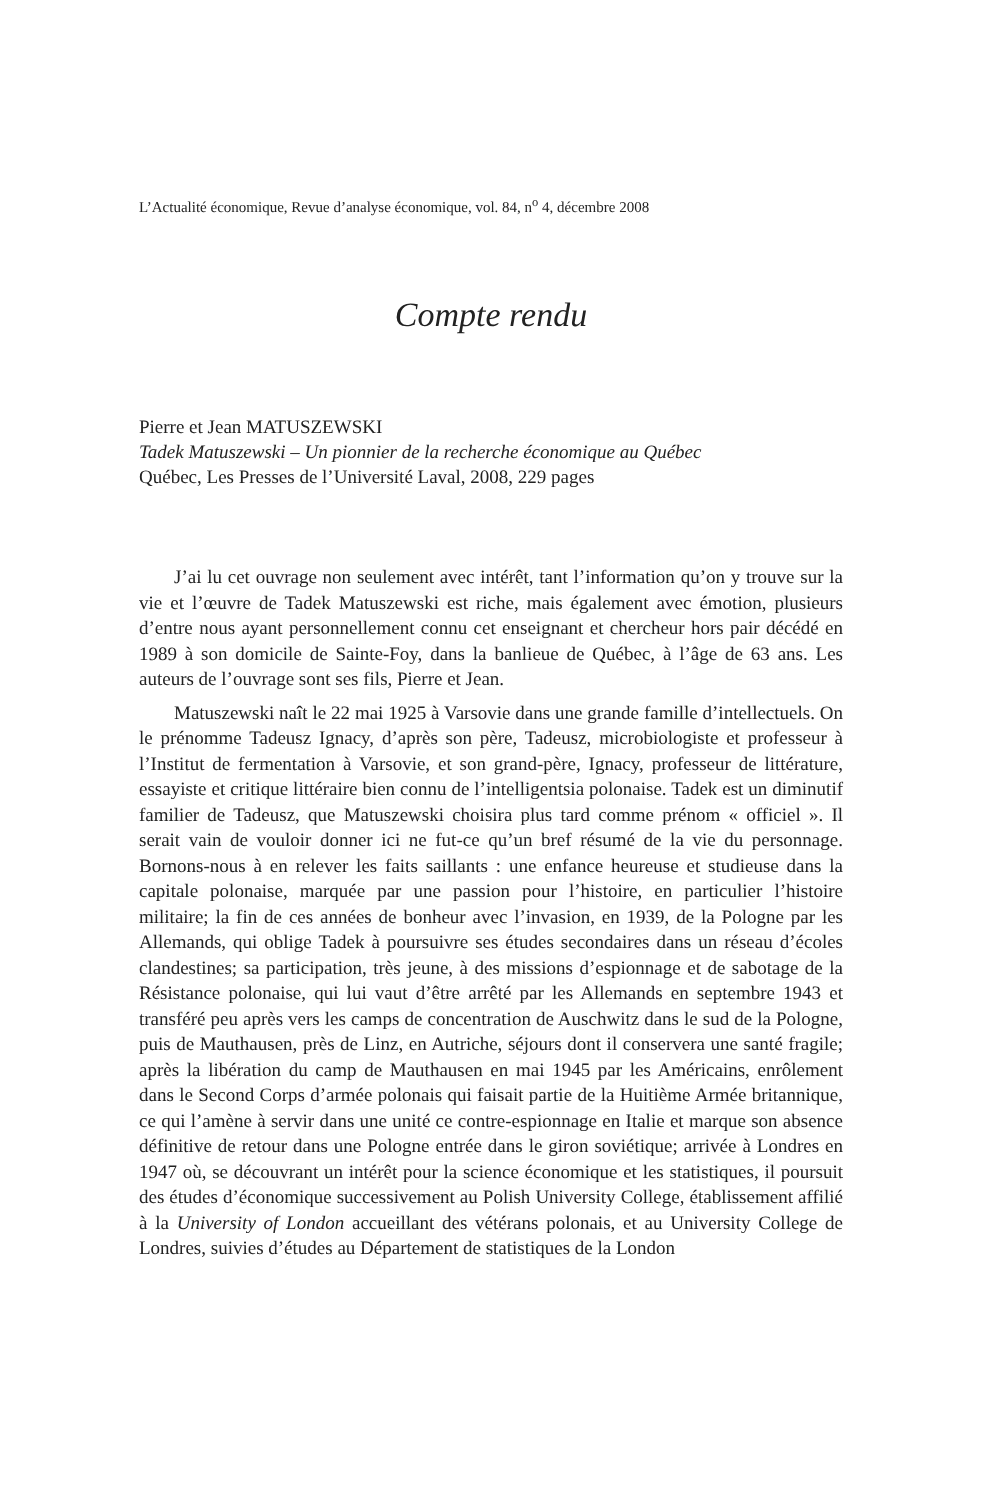L’Actualité économique, Revue d’analyse économique, vol. 84, n<sup>o</sup> 4, décembre 2008
Compte rendu
Pierre et Jean MATUSZEWSKI
Tadek Matuszewski – Un pionnier de la recherche économique au Québec
Québec, Les Presses de l’Université Laval, 2008, 229 pages
J’ai lu cet ouvrage non seulement avec intérêt, tant l’information qu’on y trouve sur la vie et l’œuvre de Tadek Matuszewski est riche, mais également avec émotion, plusieurs d’entre nous ayant personnellement connu cet enseignant et chercheur hors pair décédé en 1989 à son domicile de Sainte-Foy, dans la banlieue de Québec, à l’âge de 63 ans. Les auteurs de l’ouvrage sont ses fils, Pierre et Jean.
Matuszewski naît le 22 mai 1925 à Varsovie dans une grande famille d’intellectuels. On le prénomme Tadeusz Ignacy, d’après son père, Tadeusz, microbiologiste et professeur à l’Institut de fermentation à Varsovie, et son grand-père, Ignacy, professeur de littérature, essayiste et critique littéraire bien connu de l’intelligentsia polonaise. Tadek est un diminutif familier de Tadeusz, que Matuszewski choisira plus tard comme prénom « officiel ». Il serait vain de vouloir donner ici ne fut-ce qu’un bref résumé de la vie du personnage. Bornons-nous à en relever les faits saillants : une enfance heureuse et studieuse dans la capitale polonaise, marquée par une passion pour l’histoire, en particulier l’histoire militaire; la fin de ces années de bonheur avec l’invasion, en 1939, de la Pologne par les Allemands, qui oblige Tadek à poursuivre ses études secondaires dans un réseau d’écoles clandestines; sa participation, très jeune, à des missions d’espionnage et de sabotage de la Résistance polonaise, qui lui vaut d’être arrêté par les Allemands en septembre 1943 et transféré peu après vers les camps de concentration de Auschwitz dans le sud de la Pologne, puis de Mauthausen, près de Linz, en Autriche, séjours dont il conservera une santé fragile; après la libération du camp de Mauthausen en mai 1945 par les Américains, enrôlement dans le Second Corps d’armée polonais qui faisait partie de la Huitième Armée britannique, ce qui l’amène à servir dans une unité ce contre-espionnage en Italie et marque son absence définitive de retour dans une Pologne entrée dans le giron soviétique; arrivée à Londres en 1947 où, se découvrant un intérêt pour la science économique et les statistiques, il poursuit des études d’économique successivement au Polish University College, établissement affilié à la University of London accueillant des vétérans polonais, et au University College de Londres, suivies d’études au Département de statistiques de la London